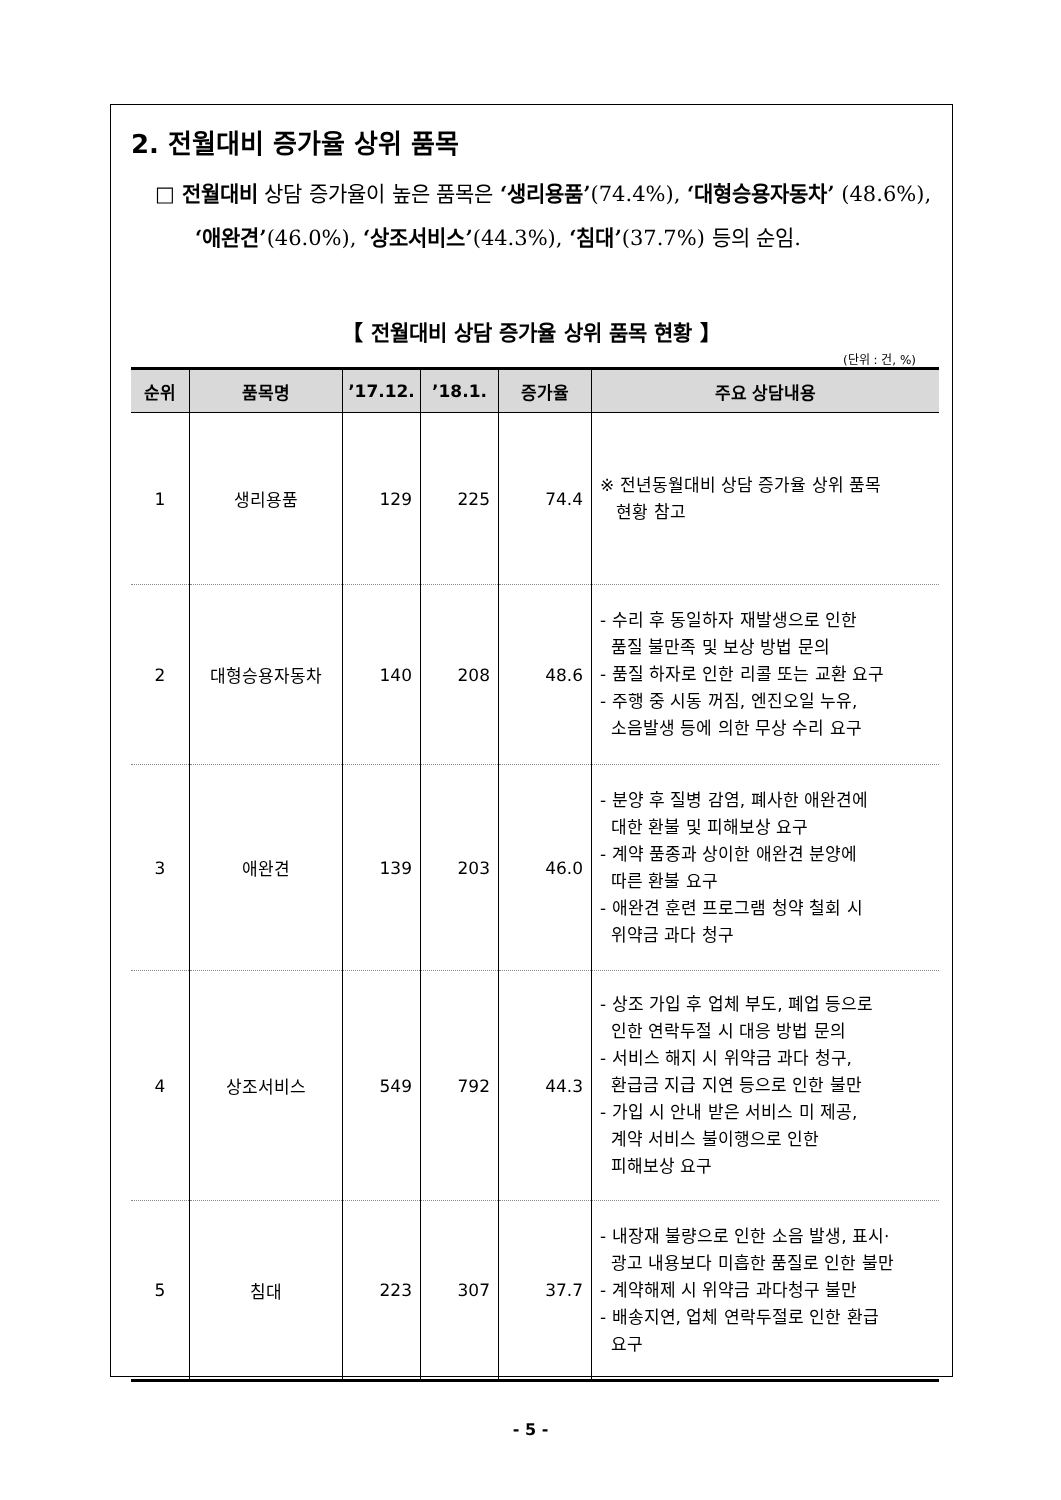2. 전월대비 증가율 상위 품목
□ 전월대비 상담 증가율이 높은 품목은 ‘생리용품’(74.4%), ‘대형승용자동차’ (48.6%), ‘애완견’(46.0%), ‘상조서비스’(44.3%), ‘침대’(37.7%) 등의 순임.
【 전월대비 상담 증가율 상위 품목 현황 】
(단위 : 건, %)
| 순위 | 품목명 | ’17.12. | ’18.1. | 증가율 | 주요 상담내용 |
| --- | --- | --- | --- | --- | --- |
| 1 | 생리용품 | 129 | 225 | 74.4 | ※ 전년동월대비 상담 증가율 상위 품목 현황 참고 |
| 2 | 대형승용자동차 | 140 | 208 | 48.6 | - 수리 후 동일하자 재발생으로 인한 품질 불만족 및 보상 방법 문의 - 품질 하자로 인한 리콜 또는 교환 요구 - 주행 중 시동 꺼짐, 엔진오일 누유, 소음발생 등에 의한 무상 수리 요구 |
| 3 | 애완견 | 139 | 203 | 46.0 | - 분양 후 질병 감염, 폐사한 애완견에 대한 환불 및 피해보상 요구 - 계약 품종과 상이한 애완견 분양에 따른 환불 요구 - 애완견 훈련 프로그램 청약 철회 시 위약금 과다 청구 |
| 4 | 상조서비스 | 549 | 792 | 44.3 | - 상조 가입 후 업체 부도, 폐업 등으로 인한 연락두절 시 대응 방법 문의 - 서비스 해지 시 위약금 과다 청구, 환급금 지급 지연 등으로 인한 불만 - 가입 시 안내 받은 서비스 미 제공, 계약 서비스 불이행으로 인한 피해보상 요구 |
| 5 | 침대 | 223 | 307 | 37.7 | - 내장재 불량으로 인한 소음 발생, 표시· 광고 내용보다 미흡한 품질로 인한 불만 - 계약해제 시 위약금 과다청구 불만 - 배송지연, 업체 연락두절로 인한 환급 요구 |
- 5 -